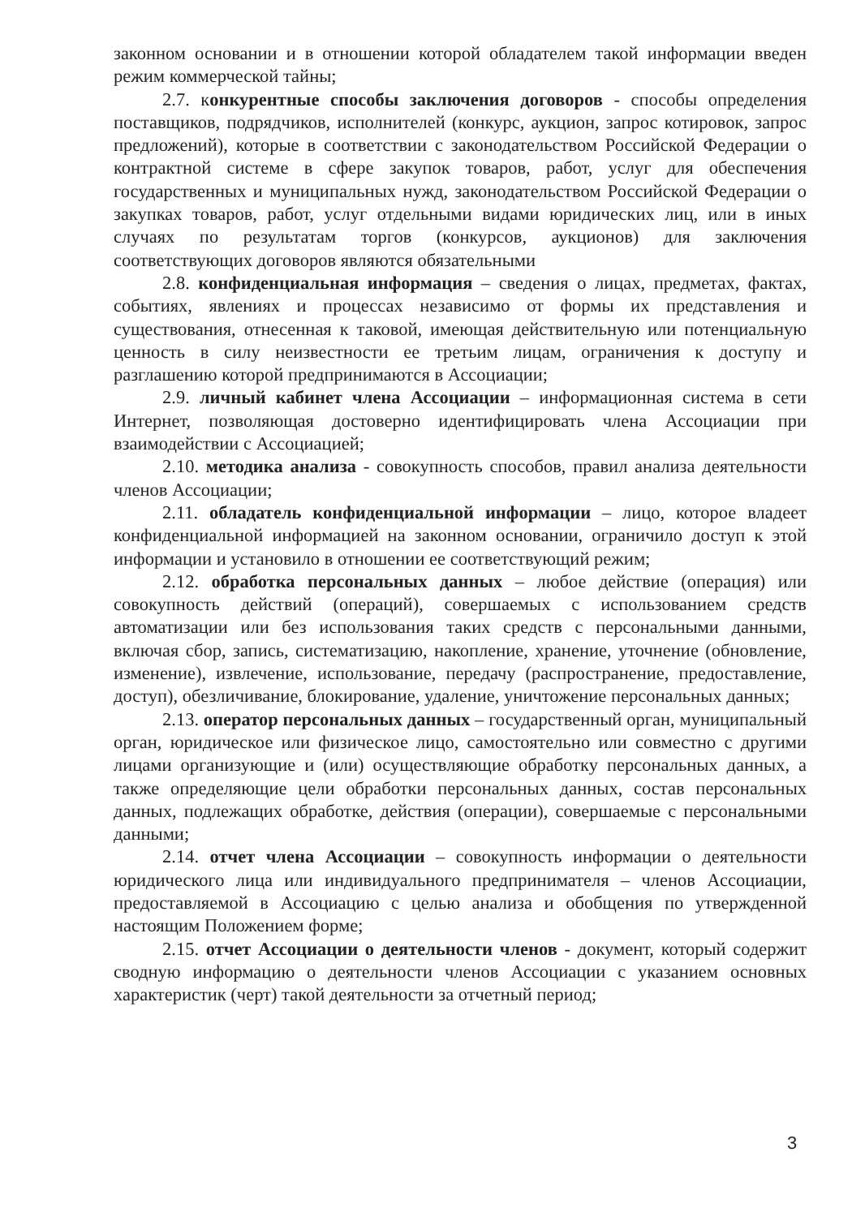законном основании и в отношении которой обладателем такой информации введен режим коммерческой тайны;
2.7. конкурентные способы заключения договоров - способы определения поставщиков, подрядчиков, исполнителей (конкурс, аукцион, запрос котировок, запрос предложений), которые в соответствии с законодательством Российской Федерации о контрактной системе в сфере закупок товаров, работ, услуг для обеспечения государственных и муниципальных нужд, законодательством Российской Федерации о закупках товаров, работ, услуг отдельными видами юридических лиц, или в иных случаях по результатам торгов (конкурсов, аукционов) для заключения соответствующих договоров являются обязательными
2.8. конфиденциальная информация – сведения о лицах, предметах, фактах, событиях, явлениях и процессах независимо от формы их представления и существования, отнесенная к таковой, имеющая действительную или потенциальную ценность в силу неизвестности ее третьим лицам, ограничения к доступу и разглашению которой предпринимаются в Ассоциации;
2.9. личный кабинет члена Ассоциации – информационная система в сети Интернет, позволяющая достоверно идентифицировать члена Ассоциации при взаимодействии с Ассоциацией;
2.10. методика анализа - совокупность способов, правил анализа деятельности членов Ассоциации;
2.11. обладатель конфиденциальной информации – лицо, которое владеет конфиденциальной информацией на законном основании, ограничило доступ к этой информации и установило в отношении ее соответствующий режим;
2.12. обработка персональных данных – любое действие (операция) или совокупность действий (операций), совершаемых с использованием средств автоматизации или без использования таких средств с персональными данными, включая сбор, запись, систематизацию, накопление, хранение, уточнение (обновление, изменение), извлечение, использование, передачу (распространение, предоставление, доступ), обезличивание, блокирование, удаление, уничтожение персональных данных;
2.13. оператор персональных данных – государственный орган, муниципальный орган, юридическое или физическое лицо, самостоятельно или совместно с другими лицами организующие и (или) осуществляющие обработку персональных данных, а также определяющие цели обработки персональных данных, состав персональных данных, подлежащих обработке, действия (операции), совершаемые с персональными данными;
2.14. отчет члена Ассоциации – совокупность информации о деятельности юридического лица или индивидуального предпринимателя – членов Ассоциации, предоставляемой в Ассоциацию с целью анализа и обобщения по утвержденной настоящим Положением форме;
2.15. отчет Ассоциации о деятельности членов - документ, который содержит сводную информацию о деятельности членов Ассоциации с указанием основных характеристик (черт) такой деятельности за отчетный период;
3